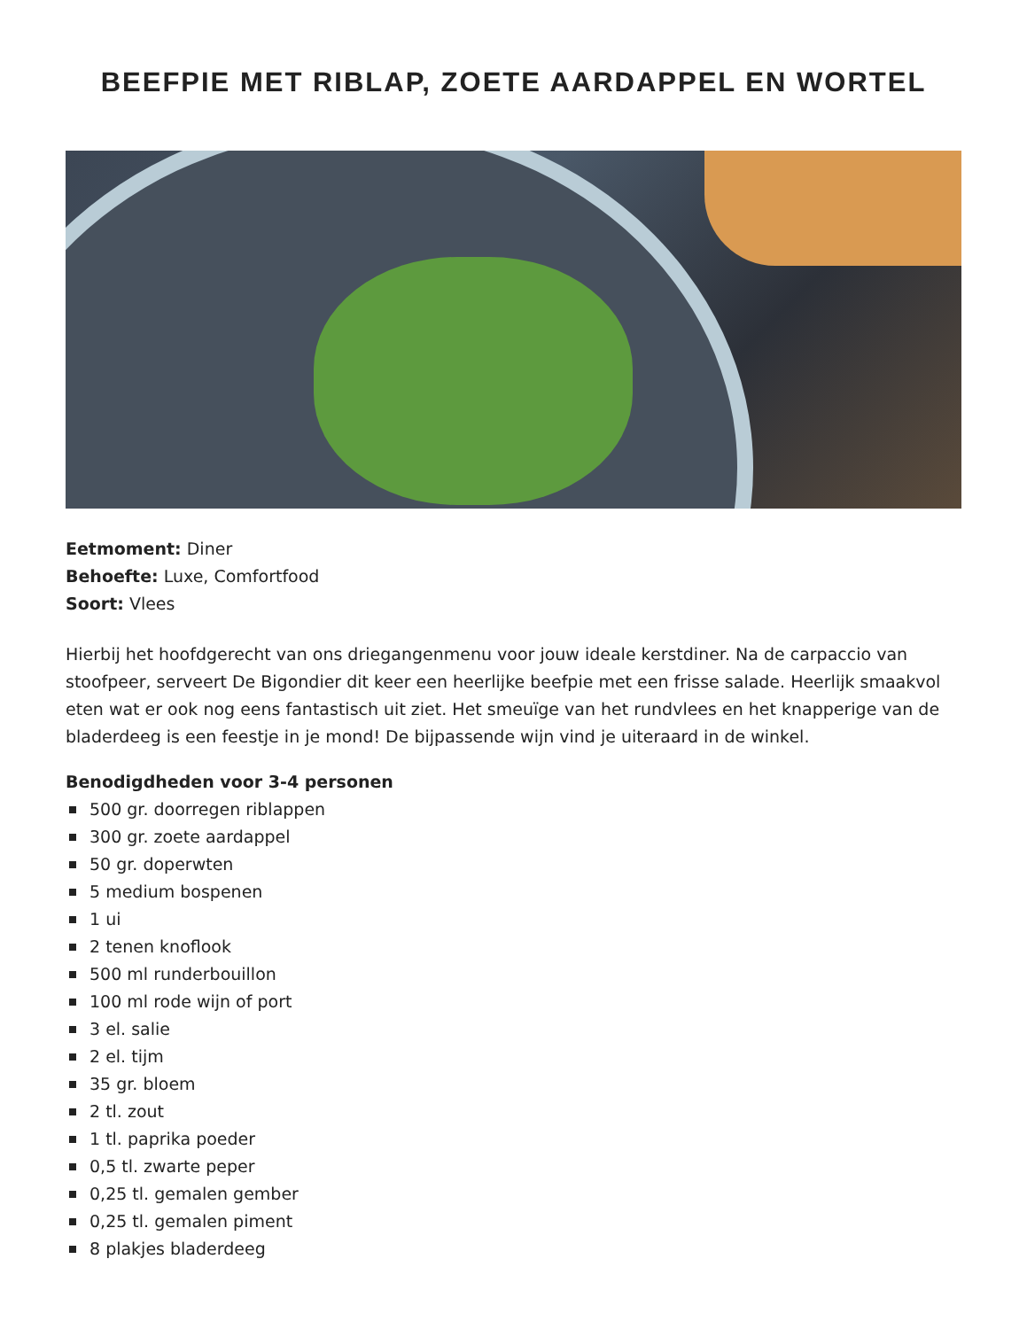BEEFPIE MET RIBLAP, ZOETE AARDAPPEL EN WORTEL
Eetmoment: Diner
Behoefte: Luxe, Comfortfood
Soort: Vlees
Hierbij het hoofdgerecht van ons driegangenmenu voor jouw ideale kerstdiner. Na de carpaccio van stoofpeer, serveert De Bigondier dit keer een heerlijke beefpie met een frisse salade. Heerlijk smaakvol eten wat er ook nog eens fantastisch uit ziet. Het smeuïge van het rundvlees en het knapperige van de bladerdeeg is een feestje in je mond! De bijpassende wijn vind je uiteraard in de winkel.
Benodigdheden voor 3-4 personen
500 gr. doorregen riblappen
300 gr. zoete aardappel
50 gr. doperwten
5 medium bospenen
1 ui
2 tenen knoflook
500 ml runderbouillon
100 ml rode wijn of port
3 el. salie
2 el. tijm
35 gr. bloem
2 tl. zout
1 tl. paprika poeder
0,5 tl. zwarte peper
0,25 tl. gemalen gember
0,25 tl. gemalen piment
8 plakjes bladerdeeg